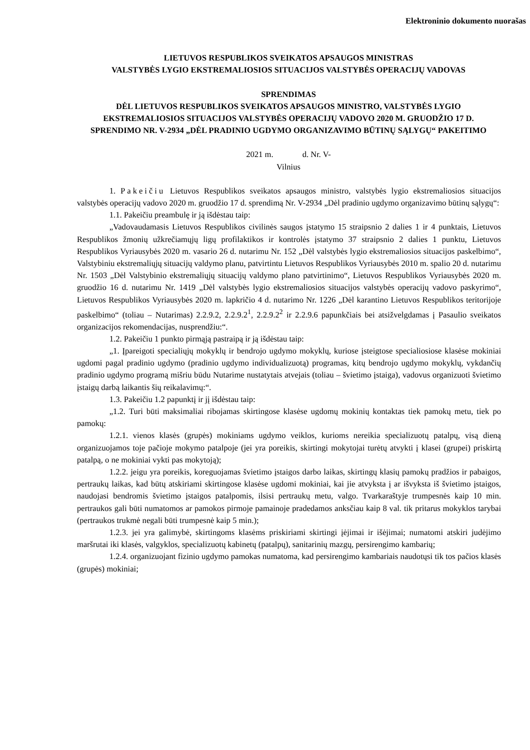Elektroninio dokumento nuorašas
LIETUVOS RESPUBLIKOS SVEIKATOS APSAUGOS MINISTRAS
VALSTYBĖS LYGIO EKSTREMALIOSIOS SITUACIJOS VALSTYBĖS OPERACIJŲ VADOVAS
SPRENDIMAS
DĖL LIETUVOS RESPUBLIKOS SVEIKATOS APSAUGOS MINISTRO, VALSTYBĖS LYGIO EKSTREMALIOSIOS SITUACIJOS VALSTYBĖS OPERACIJŲ VADOVO 2020 M. GRUODŽIO 17 D. SPRENDIMO NR. V-2934 „DĖL PRADINIO UGDYMO ORGANIZAVIMO BŪTINŲ SĄLYGŲ“ PAKEITIMO
2021 m. d. Nr. V-
Vilnius
1. Pakeičiu Lietuvos Respublikos sveikatos apsaugos ministro, valstybės lygio ekstremaliosios situacijos valstybės operacijų vadovo 2020 m. gruodžio 17 d. sprendimą Nr. V-2934 „Dėl pradinio ugdymo organizavimo būtinų sąlygų“:
1.1. Pakeičiu preambulę ir ją išdėstau taip:
„Vadovaudamasis Lietuvos Respublikos civilinės saugos įstatymo 15 straipsnio 2 dalies 1 ir 4 punktais, Lietuvos Respublikos žmonių užkrečiamųjų ligų profilaktikos ir kontrolės įstatymo 37 straipsnio 2 dalies 1 punktu, Lietuvos Respublikos Vyriausybės 2020 m. vasario 26 d. nutarimu Nr. 152 „Dėl valstybės lygio ekstremaliosios situacijos paskelbimo“, Valstybiniu ekstremaliųjų situacijų valdymo planu, patvirtintu Lietuvos Respublikos Vyriausybės 2010 m. spalio 20 d. nutarimu Nr. 1503 „Dėl Valstybinio ekstremaliųjų situacijų valdymo plano patvirtinimo“, Lietuvos Respublikos Vyriausybės 2020 m. gruodžio 16 d. nutarimu Nr. 1419 „Dėl valstybės lygio ekstremaliosios situacijos valstybės operacijų vadovo paskyrimo“, Lietuvos Respublikos Vyriausybės 2020 m. lapkričio 4 d. nutarimo Nr. 1226 „Dėl karantino Lietuvos Respublikos teritorijoje paskelbimo“ (toliau – Nutarimas) 2.2.9.2, 2.2.9.2<sup>1</sup>, 2.2.9.2<sup>2</sup> ir 2.2.9.6 papunkčiais bei atsižvelgdamas į Pasaulio sveikatos organizacijos rekomendacijas, nusprendžiu:“.
1.2. Pakeičiu 1 punkto pirmąją pastraipą ir ją išdėstau taip:
„1. Įpareigoti specialiųjų mokyklų ir bendrojo ugdymo mokyklų, kuriose įsteigtose specialiosiose klasėse mokiniai ugdomi pagal pradinio ugdymo (pradinio ugdymo individualizuotą) programas, kitų bendrojo ugdymo mokyklų, vykdančių pradinio ugdymo programą mišriu būdu Nutarime nustatytais atvejais (toliau – švietimo įstaiga), vadovus organizuoti švietimo įstaigų darbą laikantis šių reikalavimų:“.
1.3. Pakeičiu 1.2 papunktį ir jį išdėstau taip:
„1.2. Turi būti maksimaliai ribojamas skirtingose klasėse ugdomų mokinių kontaktas tiek pamokų metu, tiek po pamokų:
1.2.1. vienos klasės (grupės) mokiniams ugdymo veiklos, kurioms nereikia specializuotų patalpų, visą dieną organizuojamos toje pačioje mokymo patalpoje (jei yra poreikis, skirtingi mokytojai turėtų atvykti į klasei (grupei) priskirtą patalpą, o ne mokiniai vykti pas mokytoją);
1.2.2. jeigu yra poreikis, koreguojamas švietimo įstaigos darbo laikas, skirtingų klasių pamokų pradžios ir pabaigos, pertraukų laikas, kad būtų atskiriami skirtingose klasėse ugdomi mokiniai, kai jie atvyksta į ar išvyksta iš švietimo įstaigos, naudojasi bendromis švietimo įstaigos patalpomis, ilsisi pertraukų metu, valgo. Tvarkaraštyje trumpesnės kaip 10 min. pertraukos gali būti numatomos ar pamokos pirmoje pamainoje pradedamos anksčiau kaip 8 val. tik pritarus mokyklos tarybai (pertraukos trukmė negali būti trumpesnė kaip 5 min.);
1.2.3. jei yra galimybė, skirtingoms klasėms priskiriami skirtingi įėjimai ir išėjimai; numatomi atskiri judėjimo maršrutai iki klasės, valgyklos, specializuotų kabinetų (patalpų), sanitarinių mazgų, persirengimo kambarių;
1.2.4. organizuojant fizinio ugdymo pamokas numatoma, kad persirengimo kambariais naudotųsi tik tos pačios klasės (grupės) mokiniai;